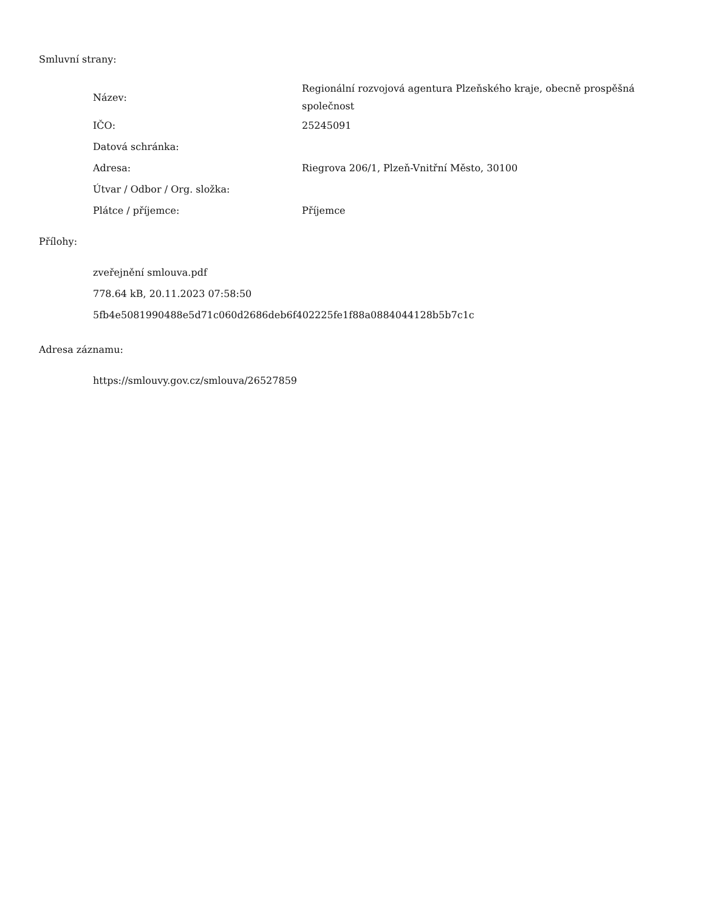Smluvní strany:
| Název: | Regionální rozvojová agentura Plzeňského kraje, obecně prospěšná společnost |
| IČO: | 25245091 |
| Datová schránka: | |
| Adresa: | Riegrova 206/1, Plzeň-Vnitřní Město, 30100 |
| Útvar / Odbor / Org. složka: | |
| Plátce / příjemce: | Příjemce |
Přílohy:
zveřejnění smlouva.pdf
778.64 kB, 20.11.2023 07:58:50
5fb4e5081990488e5d71c060d2686deb6f402225fe1f88a0884044128b5b7c1c
Adresa záznamu:
https://smlouvy.gov.cz/smlouva/26527859